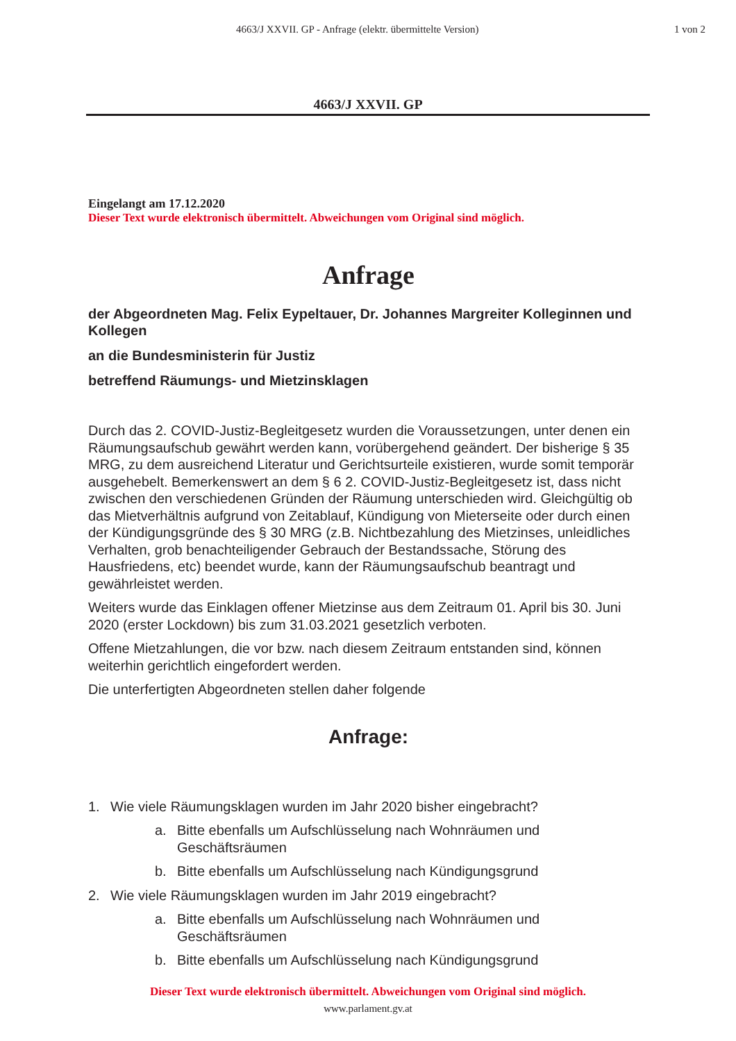4663/J XXVII. GP - Anfrage (elektr. übermittelte Version) 1 von 2
4663/J XXVII. GP
Eingelangt am 17.12.2020
Dieser Text wurde elektronisch übermittelt. Abweichungen vom Original sind möglich.
Anfrage
der Abgeordneten Mag. Felix Eypeltauer, Dr. Johannes Margreiter Kolleginnen und Kollegen
an die Bundesministerin für Justiz
betreffend Räumungs- und Mietzinsklagen
Durch das 2. COVID-Justiz-Begleitgesetz wurden die Voraussetzungen, unter denen ein Räumungsaufschub gewährt werden kann, vorübergehend geändert. Der bisherige § 35 MRG, zu dem ausreichend Literatur und Gerichtsurteile existieren, wurde somit temporär ausgehebelt. Bemerkenswert an dem § 6 2. COVID-Justiz-Begleitgesetz ist, dass nicht zwischen den verschiedenen Gründen der Räumung unterschieden wird. Gleichgültig ob das Mietverhältnis aufgrund von Zeitablauf, Kündigung von Mieterseite oder durch einen der Kündigungsgründe des § 30 MRG (z.B. Nichtbezahlung des Mietzinses, unleidliches Verhalten, grob benachteiligender Gebrauch der Bestandssache, Störung des Hausfriedens, etc) beendet wurde, kann der Räumungsaufschub beantragt und gewährleistet werden.
Weiters wurde das Einklagen offener Mietzinse aus dem Zeitraum 01. April bis 30. Juni 2020 (erster Lockdown) bis zum 31.03.2021 gesetzlich verboten.
Offene Mietzahlungen, die vor bzw. nach diesem Zeitraum entstanden sind, können weiterhin gerichtlich eingefordert werden.
Die unterfertigten Abgeordneten stellen daher folgende
Anfrage:
1. Wie viele Räumungsklagen wurden im Jahr 2020 bisher eingebracht?
a. Bitte ebenfalls um Aufschlüsselung nach Wohnräumen und Geschäftsräumen
b. Bitte ebenfalls um Aufschlüsselung nach Kündigungsgrund
2. Wie viele Räumungsklagen wurden im Jahr 2019 eingebracht?
a. Bitte ebenfalls um Aufschlüsselung nach Wohnräumen und Geschäftsräumen
b. Bitte ebenfalls um Aufschlüsselung nach Kündigungsgrund
Dieser Text wurde elektronisch übermittelt. Abweichungen vom Original sind möglich.
www.parlament.gv.at